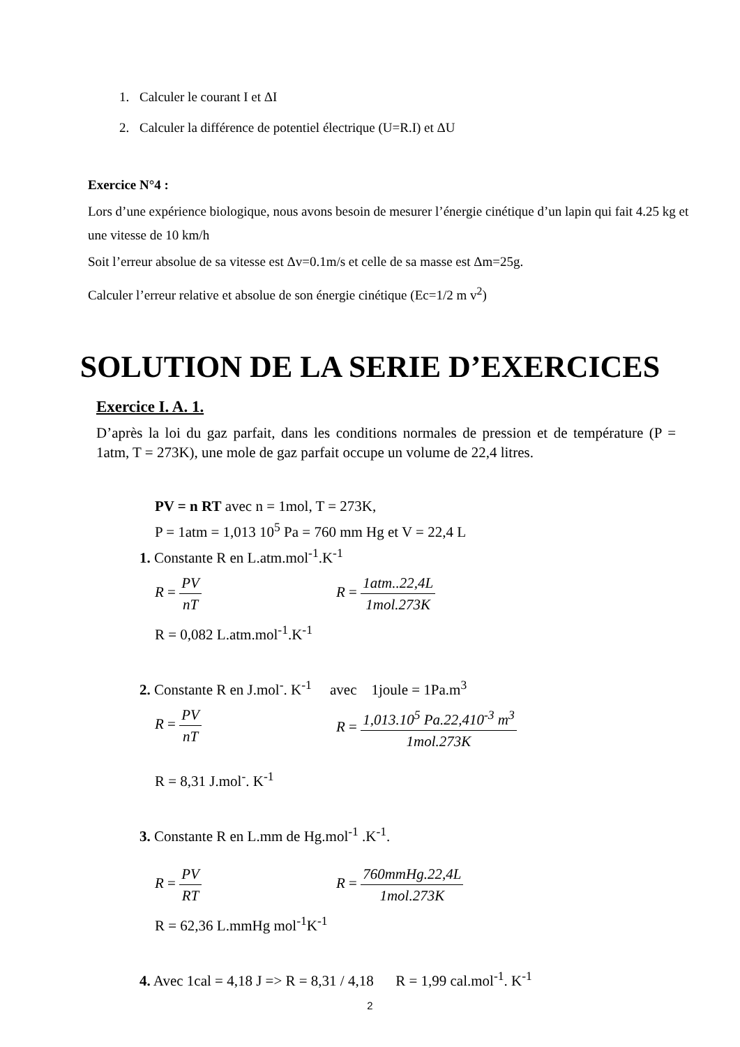1. Calculer le courant I et ΔI
2. Calculer la différence de potentiel électrique (U=R.I) et ΔU
Exercice N°4 :
Lors d’une expérience biologique, nous avons besoin de mesurer l’énergie cinétique d’un lapin qui fait 4.25 kg et une vitesse de 10 km/h
Soit l’erreur absolue de sa vitesse est Δv=0.1m/s et celle de sa masse est Δm=25g.
Calculer l’erreur relative et absolue de son énergie cinétique (Ec=1/2 m v<sup>2</sup>)
SOLUTION DE LA SERIE D’EXERCICES
Exercice I. A. 1.
D’après la loi du gaz parfait, dans les conditions normales de pression et de température (P = 1atm, T = 273K), une mole de gaz parfait occupe un volume de 22,4 litres.
PV = n RT avec n = 1mol, T = 273K,
P = 1atm = 1,013 10<sup>5</sup> Pa = 760 mm Hg et V = 22,4 L
1. Constante R en L.atm.mol<sup>-1</sup>.K<sup>-1</sup>
R = PV nT R = 1atm..22,4L 1mol.273K
R = 0,082 L.atm.mol<sup>-1</sup>.K<sup>-1</sup>
2. Constante R en J.mol<sup>-</sup>. K<sup>-1</sup> avec 1joule = 1Pa.m<sup>3</sup>
R = PV nT R = 1,013.10<sup>5</sup> Pa.22,410<sup>-3</sup> m<sup>3</sup> 1mol.273K
R = 8,31 J.mol<sup>-</sup>. K<sup>-1</sup>
3. Constante R en L.mm de Hg.mol<sup>-1</sup> .K<sup>-1</sup>.
R = PV RT R = 760mmHg.22,4L 1mol.273K
R = 62,36 L.mmHg mol<sup>-1</sup>K<sup>-1</sup>
4. Avec 1cal = 4,18 J => R = 8,31 / 4,18 R = 1,99 cal.mol<sup>-1</sup>. K<sup>-1</sup>
2